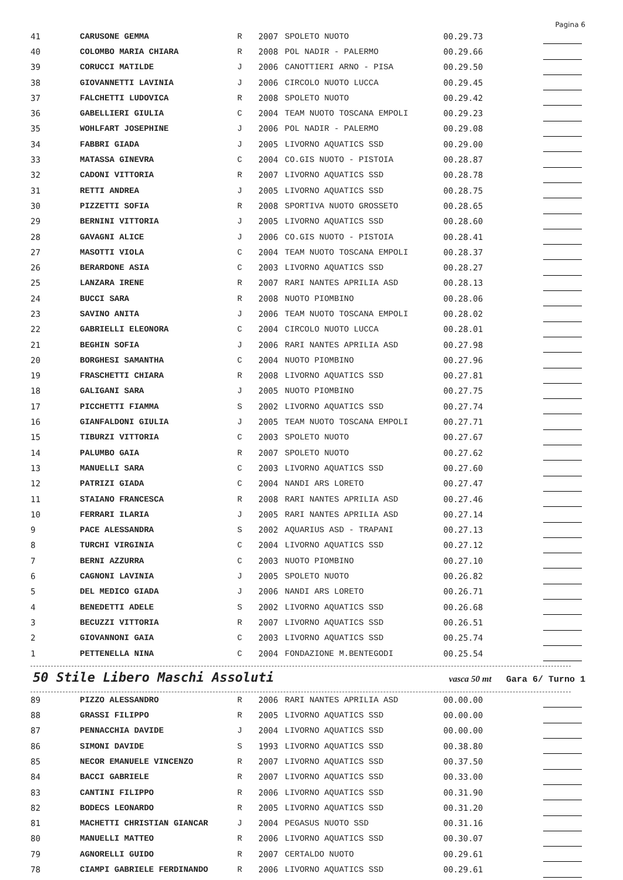Pagina 6
| 41 | CARUSONE GEMMA | R | 2007 | SPOLETO NUOTO | 00.29.73 | |
| 40 | COLOMBO MARIA CHIARA | R | 2008 | POL NADIR - PALERMO | 00.29.66 | |
| 39 | CORUCCI MATILDE | J | 2006 | CANOTTIERI ARNO - PISA | 00.29.50 | |
| 38 | GIOVANNETTI LAVINIA | J | 2006 | CIRCOLO NUOTO LUCCA | 00.29.45 | |
| 37 | FALCHETTI LUDOVICA | R | 2008 | SPOLETO NUOTO | 00.29.42 | |
| 36 | GABELLIERI GIULIA | C | 2004 | TEAM NUOTO TOSCANA EMPOLI | 00.29.23 | |
| 35 | WOHLFART JOSEPHINE | J | 2006 | POL NADIR - PALERMO | 00.29.08 | |
| 34 | FABBRI GIADA | J | 2005 | LIVORNO AQUATICS SSD | 00.29.00 | |
| 33 | MATASSA GINEVRA | C | 2004 | CO.GIS NUOTO - PISTOIA | 00.28.87 | |
| 32 | CADONI VITTORIA | R | 2007 | LIVORNO AQUATICS SSD | 00.28.78 | |
| 31 | RETTI ANDREA | J | 2005 | LIVORNO AQUATICS SSD | 00.28.75 | |
| 30 | PIZZETTI SOFIA | R | 2008 | SPORTIVA NUOTO GROSSETO | 00.28.65 | |
| 29 | BERNINI VITTORIA | J | 2005 | LIVORNO AQUATICS SSD | 00.28.60 | |
| 28 | GAVAGNI ALICE | J | 2006 | CO.GIS NUOTO - PISTOIA | 00.28.41 | |
| 27 | MASOTTI VIOLA | C | 2004 | TEAM NUOTO TOSCANA EMPOLI | 00.28.37 | |
| 26 | BERARDONE ASIA | C | 2003 | LIVORNO AQUATICS SSD | 00.28.27 | |
| 25 | LANZARA IRENE | R | 2007 | RARI NANTES APRILIA ASD | 00.28.13 | |
| 24 | BUCCI SARA | R | 2008 | NUOTO PIOMBINO | 00.28.06 | |
| 23 | SAVINO ANITA | J | 2006 | TEAM NUOTO TOSCANA EMPOLI | 00.28.02 | |
| 22 | GABRIELLI ELEONORA | C | 2004 | CIRCOLO NUOTO LUCCA | 00.28.01 | |
| 21 | BEGHIN SOFIA | J | 2006 | RARI NANTES APRILIA ASD | 00.27.98 | |
| 20 | BORGHESI SAMANTHA | C | 2004 | NUOTO PIOMBINO | 00.27.96 | |
| 19 | FRASCHETTI CHIARA | R | 2008 | LIVORNO AQUATICS SSD | 00.27.81 | |
| 18 | GALIGANI SARA | J | 2005 | NUOTO PIOMBINO | 00.27.75 | |
| 17 | PICCHETTI FIAMMA | S | 2002 | LIVORNO AQUATICS SSD | 00.27.74 | |
| 16 | GIANFALDONI GIULIA | J | 2005 | TEAM NUOTO TOSCANA EMPOLI | 00.27.71 | |
| 15 | TIBURZI VITTORIA | C | 2003 | SPOLETO NUOTO | 00.27.67 | |
| 14 | PALUMBO GAIA | R | 2007 | SPOLETO NUOTO | 00.27.62 | |
| 13 | MANUELLI SARA | C | 2003 | LIVORNO AQUATICS SSD | 00.27.60 | |
| 12 | PATRIZI GIADA | C | 2004 | NANDI ARS LORETO | 00.27.47 | |
| 11 | STAIANO FRANCESCA | R | 2008 | RARI NANTES APRILIA ASD | 00.27.46 | |
| 10 | FERRARI ILARIA | J | 2005 | RARI NANTES APRILIA ASD | 00.27.14 | |
| 9 | PACE ALESSANDRA | S | 2002 | AQUARIUS ASD - TRAPANI | 00.27.13 | |
| 8 | TURCHI VIRGINIA | C | 2004 | LIVORNO AQUATICS SSD | 00.27.12 | |
| 7 | BERNI AZZURRA | C | 2003 | NUOTO PIOMBINO | 00.27.10 | |
| 6 | CAGNONI LAVINIA | J | 2005 | SPOLETO NUOTO | 00.26.82 | |
| 5 | DEL MEDICO GIADA | J | 2006 | NANDI ARS LORETO | 00.26.71 | |
| 4 | BENEDETTI ADELE | S | 2002 | LIVORNO AQUATICS SSD | 00.26.68 | |
| 3 | BECUZZI VITTORIA | R | 2007 | LIVORNO AQUATICS SSD | 00.26.51 | |
| 2 | GIOVANNONI GAIA | C | 2003 | LIVORNO AQUATICS SSD | 00.25.74 | |
| 1 | PETTENELLA NINA | C | 2004 | FONDAZIONE M.BENTEGODI | 00.25.54 | |
50 Stile Libero Maschi Assoluti
vasca 50 mt Gara 6/ Turno 1
| 89 | PIZZO ALESSANDRO | R | 2006 | RARI NANTES APRILIA ASD | 00.00.00 | |
| 88 | GRASSI FILIPPO | R | 2005 | LIVORNO AQUATICS SSD | 00.00.00 | |
| 87 | PENNACCHIA DAVIDE | J | 2004 | LIVORNO AQUATICS SSD | 00.00.00 | |
| 86 | SIMONI DAVIDE | S | 1993 | LIVORNO AQUATICS SSD | 00.38.80 | |
| 85 | NECOR EMANUELE VINCENZO | R | 2007 | LIVORNO AQUATICS SSD | 00.37.50 | |
| 84 | BACCI GABRIELE | R | 2007 | LIVORNO AQUATICS SSD | 00.33.00 | |
| 83 | CANTINI FILIPPO | R | 2006 | LIVORNO AQUATICS SSD | 00.31.90 | |
| 82 | BODECS LEONARDO | R | 2005 | LIVORNO AQUATICS SSD | 00.31.20 | |
| 81 | MACHETTI CHRISTIAN GIANCAR | J | 2004 | PEGASUS NUOTO SSD | 00.31.16 | |
| 80 | MANUELLI MATTEO | R | 2006 | LIVORNO AQUATICS SSD | 00.30.07 | |
| 79 | AGNORELLI GUIDO | R | 2007 | CERTALDO NUOTO | 00.29.61 | |
| 78 | CIAMPI GABRIELE FERDINANDO | R | 2006 | LIVORNO AQUATICS SSD | 00.29.61 | |